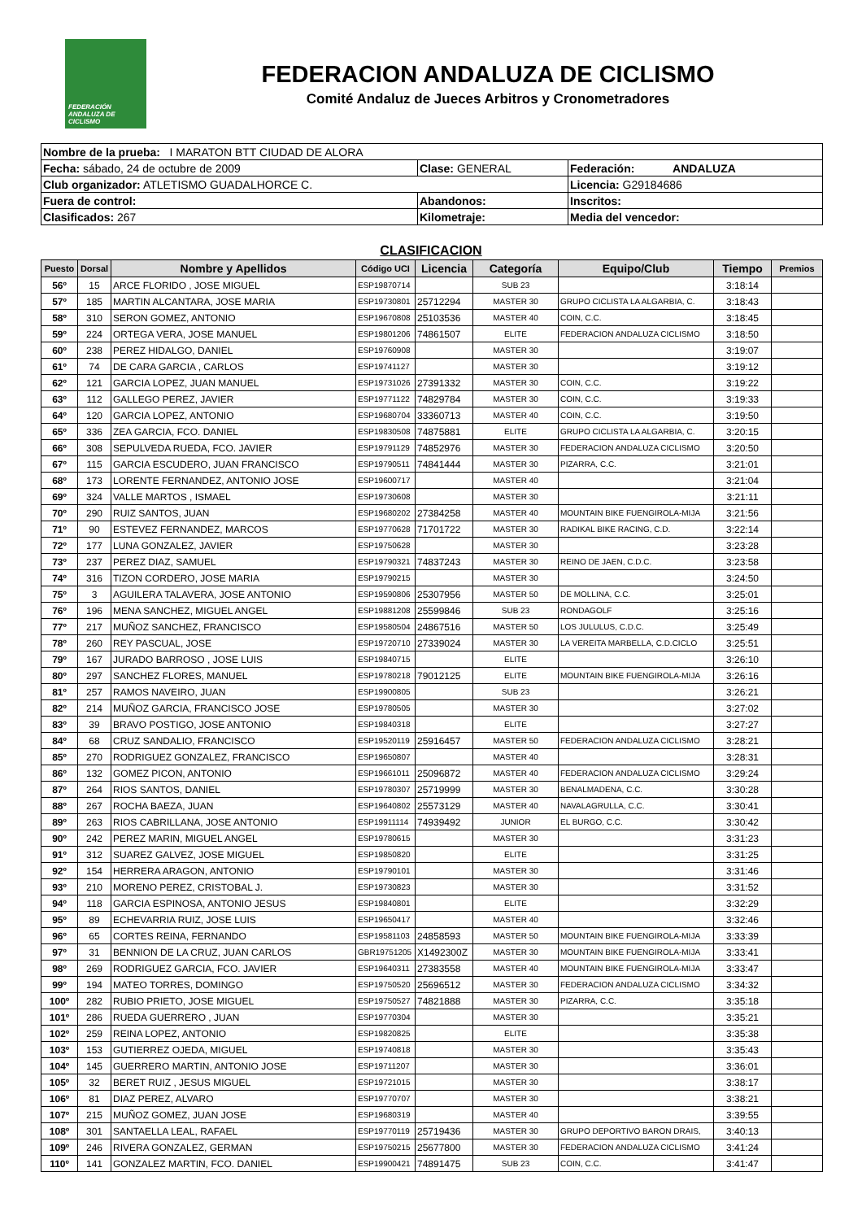FEDERACIÓN ANDALUZA DE CICLISMO
FEDERACION ANDALUZA DE CICLISMO
Comité Andaluz de Jueces Arbitros y Cronometradores
| Nombre de la prueba: I MARATON BTT CIUDAD DE ALORA | | |
| Fecha: sábado, 24 de octubre de 2009 | Clase: GENERAL | Federación: ANDALUZA |
| Club organizador: ATLETISMO GUADALHORCE C. | | Licencia: G29184686 |
| Fuera de control: | Abandonos: | Inscritos: |
| Clasificados: 267 | Kilometraje: | Media del vencedor: |
CLASIFICACION
| Puesto | Dorsal | Nombre y Apellidos | Código UCI | Licencia | Categoría | Equipo/Club | Tiempo | Premios |
| --- | --- | --- | --- | --- | --- | --- | --- | --- |
| 56º | 15 | ARCE FLORIDO , JOSE MIGUEL | ESP19870714 | | SUB 23 | | 3:18:14 | |
| 57º | 185 | MARTIN ALCANTARA, JOSE MARIA | ESP19730801 | 25712294 | MASTER 30 | GRUPO CICLISTA LA ALGARBIA, C. | 3:18:43 | |
| 58º | 310 | SERON GOMEZ, ANTONIO | ESP19670808 | 25103536 | MASTER 40 | COIN, C.C. | 3:18:45 | |
| 59º | 224 | ORTEGA VERA, JOSE MANUEL | ESP19801206 | 74861507 | ELITE | FEDERACION ANDALUZA CICLISMO | 3:18:50 | |
| 60º | 238 | PEREZ HIDALGO, DANIEL | ESP19760908 | | MASTER 30 | | 3:19:07 | |
| 61º | 74 | DE CARA GARCIA , CARLOS | ESP19741127 | | MASTER 30 | | 3:19:12 | |
| 62º | 121 | GARCIA LOPEZ, JUAN MANUEL | ESP19731026 | 27391332 | MASTER 30 | COIN, C.C. | 3:19:22 | |
| 63º | 112 | GALLEGO PEREZ, JAVIER | ESP19771122 | 74829784 | MASTER 30 | COIN, C.C. | 3:19:33 | |
| 64º | 120 | GARCIA LOPEZ, ANTONIO | ESP19680704 | 33360713 | MASTER 40 | COIN, C.C. | 3:19:50 | |
| 65º | 336 | ZEA GARCIA, FCO. DANIEL | ESP19830508 | 74875881 | ELITE | GRUPO CICLISTA LA ALGARBIA, C. | 3:20:15 | |
| 66º | 308 | SEPULVEDA RUEDA, FCO. JAVIER | ESP19791129 | 74852976 | MASTER 30 | FEDERACION ANDALUZA CICLISMO | 3:20:50 | |
| 67º | 115 | GARCIA ESCUDERO, JUAN FRANCISCO | ESP19790511 | 74841444 | MASTER 30 | PIZARRA, C.C. | 3:21:01 | |
| 68º | 173 | LORENTE FERNANDEZ, ANTONIO JOSE | ESP19600717 | | MASTER 40 | | 3:21:04 | |
| 69º | 324 | VALLE MARTOS , ISMAEL | ESP19730608 | | MASTER 30 | | 3:21:11 | |
| 70º | 290 | RUIZ SANTOS, JUAN | ESP19680202 | 27384258 | MASTER 40 | MOUNTAIN BIKE FUENGIROLA-MIJA | 3:21:56 | |
| 71º | 90 | ESTEVEZ FERNANDEZ, MARCOS | ESP19770628 | 71701722 | MASTER 30 | RADIKAL BIKE RACING, C.D. | 3:22:14 | |
| 72º | 177 | LUNA GONZALEZ, JAVIER | ESP19750628 | | MASTER 30 | | 3:23:28 | |
| 73º | 237 | PEREZ DIAZ, SAMUEL | ESP19790321 | 74837243 | MASTER 30 | REINO DE JAEN, C.D.C. | 3:23:58 | |
| 74º | 316 | TIZON CORDERO, JOSE MARIA | ESP19790215 | | MASTER 30 | | 3:24:50 | |
| 75º | 3 | AGUILERA TALAVERA, JOSE ANTONIO | ESP19590806 | 25307956 | MASTER 50 | DE MOLLINA, C.C. | 3:25:01 | |
| 76º | 196 | MENA SANCHEZ, MIGUEL ANGEL | ESP19881208 | 25599846 | SUB 23 | RONDAGOLF | 3:25:16 | |
| 77º | 217 | MUÑOZ SANCHEZ, FRANCISCO | ESP19580504 | 24867516 | MASTER 50 | LOS JULULUS, C.D.C. | 3:25:49 | |
| 78º | 260 | REY PASCUAL, JOSE | ESP19720710 | 27339024 | MASTER 30 | LA VEREITA MARBELLA, C.D.CICLO | 3:25:51 | |
| 79º | 167 | JURADO BARROSO , JOSE LUIS | ESP19840715 | | ELITE | | 3:26:10 | |
| 80º | 297 | SANCHEZ FLORES, MANUEL | ESP19780218 | 79012125 | ELITE | MOUNTAIN BIKE FUENGIROLA-MIJA | 3:26:16 | |
| 81º | 257 | RAMOS NAVEIRO, JUAN | ESP19900805 | | SUB 23 | | 3:26:21 | |
| 82º | 214 | MUÑOZ GARCIA, FRANCISCO JOSE | ESP19780505 | | MASTER 30 | | 3:27:02 | |
| 83º | 39 | BRAVO POSTIGO, JOSE ANTONIO | ESP19840318 | | ELITE | | 3:27:27 | |
| 84º | 68 | CRUZ SANDALIO, FRANCISCO | ESP19520119 | 25916457 | MASTER 50 | FEDERACION ANDALUZA CICLISMO | 3:28:21 | |
| 85º | 270 | RODRIGUEZ GONZALEZ, FRANCISCO | ESP19650807 | | MASTER 40 | | 3:28:31 | |
| 86º | 132 | GOMEZ PICON, ANTONIO | ESP19661011 | 25096872 | MASTER 40 | FEDERACION ANDALUZA CICLISMO | 3:29:24 | |
| 87º | 264 | RIOS SANTOS, DANIEL | ESP19780307 | 25719999 | MASTER 30 | BENALMADENA, C.C. | 3:30:28 | |
| 88º | 267 | ROCHA BAEZA, JUAN | ESP19640802 | 25573129 | MASTER 40 | NAVALAGRULLA, C.C. | 3:30:41 | |
| 89º | 263 | RIOS CABRILLANA, JOSE ANTONIO | ESP19911114 | 74939492 | JUNIOR | EL BURGO, C.C. | 3:30:42 | |
| 90º | 242 | PEREZ MARIN, MIGUEL ANGEL | ESP19780615 | | MASTER 30 | | 3:31:23 | |
| 91º | 312 | SUAREZ GALVEZ, JOSE MIGUEL | ESP19850820 | | ELITE | | 3:31:25 | |
| 92º | 154 | HERRERA ARAGON, ANTONIO | ESP19790101 | | MASTER 30 | | 3:31:46 | |
| 93º | 210 | MORENO PEREZ, CRISTOBAL J. | ESP19730823 | | MASTER 30 | | 3:31:52 | |
| 94º | 118 | GARCIA ESPINOSA, ANTONIO JESUS | ESP19840801 | | ELITE | | 3:32:29 | |
| 95º | 89 | ECHEVARRIA RUIZ, JOSE LUIS | ESP19650417 | | MASTER 40 | | 3:32:46 | |
| 96º | 65 | CORTES REINA, FERNANDO | ESP19581103 | 24858593 | MASTER 50 | MOUNTAIN BIKE FUENGIROLA-MIJA | 3:33:39 | |
| 97º | 31 | BENNION DE LA CRUZ, JUAN CARLOS | GBR19751205 | X1492300Z | MASTER 30 | MOUNTAIN BIKE FUENGIROLA-MIJA | 3:33:41 | |
| 98º | 269 | RODRIGUEZ GARCIA, FCO. JAVIER | ESP19640311 | 27383558 | MASTER 40 | MOUNTAIN BIKE FUENGIROLA-MIJA | 3:33:47 | |
| 99º | 194 | MATEO TORRES, DOMINGO | ESP19750520 | 25696512 | MASTER 30 | FEDERACION ANDALUZA CICLISMO | 3:34:32 | |
| 100º | 282 | RUBIO PRIETO, JOSE MIGUEL | ESP19750527 | 74821888 | MASTER 30 | PIZARRA, C.C. | 3:35:18 | |
| 101º | 286 | RUEDA GUERRERO , JUAN | ESP19770304 | | MASTER 30 | | 3:35:21 | |
| 102º | 259 | REINA LOPEZ, ANTONIO | ESP19820825 | | ELITE | | 3:35:38 | |
| 103º | 153 | GUTIERREZ OJEDA, MIGUEL | ESP19740818 | | MASTER 30 | | 3:35:43 | |
| 104º | 145 | GUERRERO MARTIN, ANTONIO JOSE | ESP19711207 | | MASTER 30 | | 3:36:01 | |
| 105º | 32 | BERET RUIZ , JESUS MIGUEL | ESP19721015 | | MASTER 30 | | 3:38:17 | |
| 106º | 81 | DIAZ PEREZ, ALVARO | ESP19770707 | | MASTER 30 | | 3:38:21 | |
| 107º | 215 | MUÑOZ GOMEZ, JUAN JOSE | ESP19680319 | | MASTER 40 | | 3:39:55 | |
| 108º | 301 | SANTAELLA LEAL, RAFAEL | ESP19770119 | 25719436 | MASTER 30 | GRUPO DEPORTIVO BARON DRAIS, | 3:40:13 | |
| 109º | 246 | RIVERA GONZALEZ, GERMAN | ESP19750215 | 25677800 | MASTER 30 | FEDERACION ANDALUZA CICLISMO | 3:41:24 | |
| 110º | 141 | GONZALEZ MARTIN, FCO. DANIEL | ESP19900421 | 74891475 | SUB 23 | COIN, C.C. | 3:41:47 | |